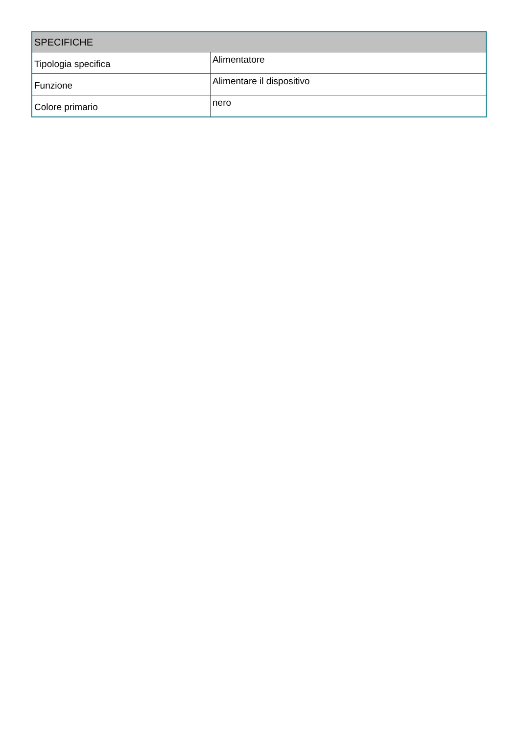| SPECIFICHE | |
| --- | --- |
| Tipologia specifica | Alimentatore |
| Funzione | Alimentare il dispositivo |
| Colore primario | nero |